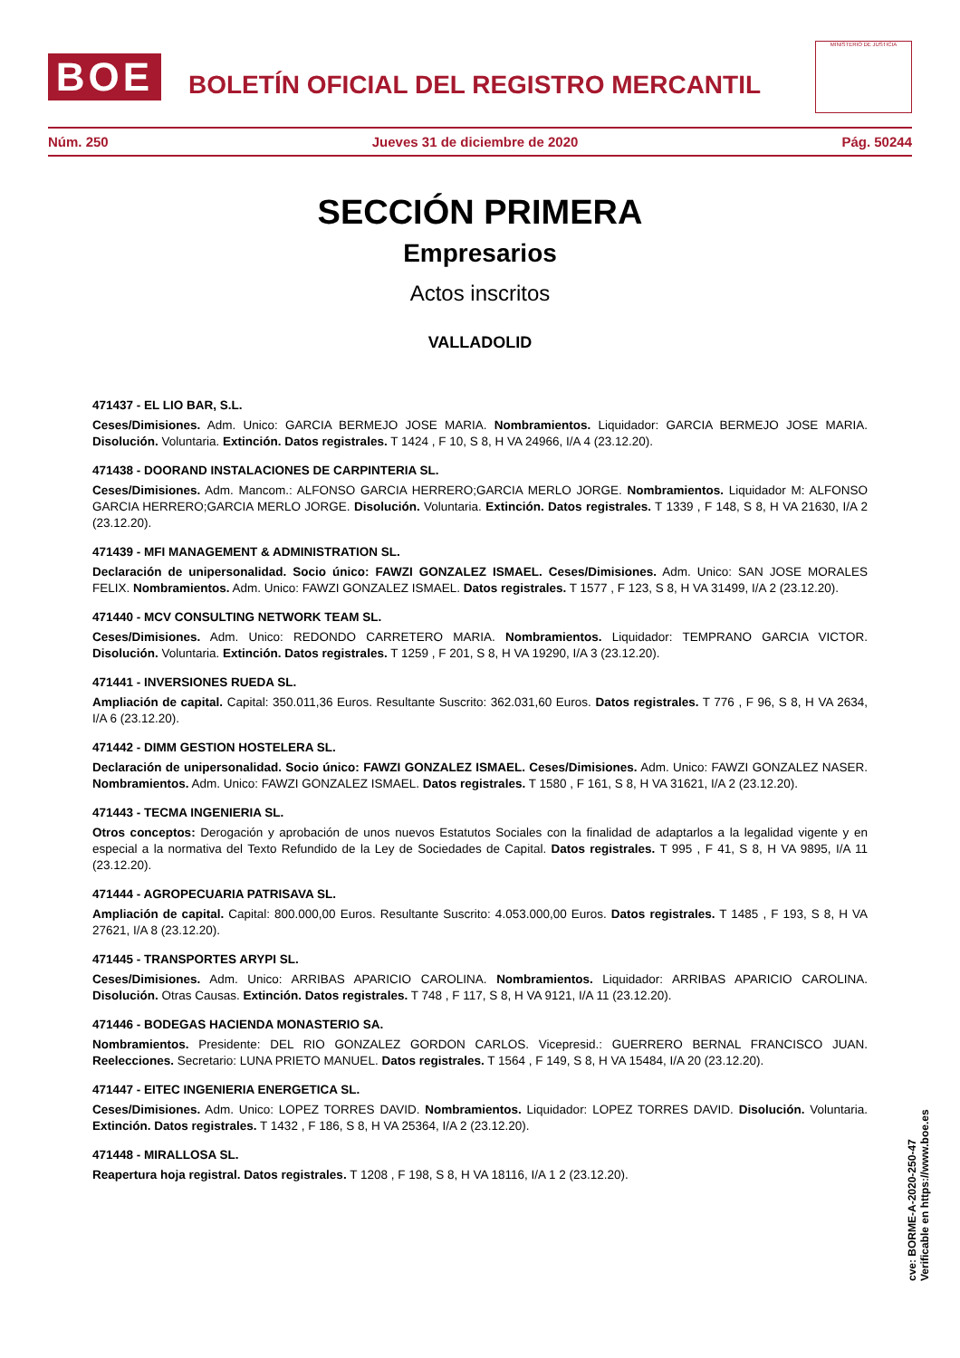BOE
BOLETÍN OFICIAL DEL REGISTRO MERCANTIL
MINISTERIO DE JUSTICIA
Núm. 250 Jueves 31 de diciembre de 2020 Pág. 50244
SECCIÓN PRIMERA
Empresarios
Actos inscritos
VALLADOLID
471437 - EL LIO BAR, S.L.
Ceses/Dimisiones. Adm. Unico: GARCIA BERMEJO JOSE MARIA. Nombramientos. Liquidador: GARCIA BERMEJO JOSE MARIA. Disolución. Voluntaria. Extinción. Datos registrales. T 1424 , F 10, S 8, H VA 24966, I/A 4 (23.12.20).
471438 - DOORAND INSTALACIONES DE CARPINTERIA SL.
Ceses/Dimisiones. Adm. Mancom.: ALFONSO GARCIA HERRERO;GARCIA MERLO JORGE. Nombramientos. Liquidador M: ALFONSO GARCIA HERRERO;GARCIA MERLO JORGE. Disolución. Voluntaria. Extinción. Datos registrales. T 1339 , F 148, S 8, H VA 21630, I/A 2 (23.12.20).
471439 - MFI MANAGEMENT & ADMINISTRATION SL.
Declaración de unipersonalidad. Socio único: FAWZI GONZALEZ ISMAEL. Ceses/Dimisiones. Adm. Unico: SAN JOSE MORALES FELIX. Nombramientos. Adm. Unico: FAWZI GONZALEZ ISMAEL. Datos registrales. T 1577 , F 123, S 8, H VA 31499, I/A 2 (23.12.20).
471440 - MCV CONSULTING NETWORK TEAM SL.
Ceses/Dimisiones. Adm. Unico: REDONDO CARRETERO MARIA. Nombramientos. Liquidador: TEMPRANO GARCIA VICTOR. Disolución. Voluntaria. Extinción. Datos registrales. T 1259 , F 201, S 8, H VA 19290, I/A 3 (23.12.20).
471441 - INVERSIONES RUEDA SL.
Ampliación de capital. Capital: 350.011,36 Euros. Resultante Suscrito: 362.031,60 Euros. Datos registrales. T 776 , F 96, S 8, H VA 2634, I/A 6 (23.12.20).
471442 - DIMM GESTION HOSTELERA SL.
Declaración de unipersonalidad. Socio único: FAWZI GONZALEZ ISMAEL. Ceses/Dimisiones. Adm. Unico: FAWZI GONZALEZ NASER. Nombramientos. Adm. Unico: FAWZI GONZALEZ ISMAEL. Datos registrales. T 1580 , F 161, S 8, H VA 31621, I/A 2 (23.12.20).
471443 - TECMA INGENIERIA SL.
Otros conceptos: Derogación y aprobación de unos nuevos Estatutos Sociales con la finalidad de adaptarlos a la legalidad vigente y en especial a la normativa del Texto Refundido de la Ley de Sociedades de Capital. Datos registrales. T 995 , F 41, S 8, H VA 9895, I/A 11 (23.12.20).
471444 - AGROPECUARIA PATRISAVA SL.
Ampliación de capital. Capital: 800.000,00 Euros. Resultante Suscrito: 4.053.000,00 Euros. Datos registrales. T 1485 , F 193, S 8, H VA 27621, I/A 8 (23.12.20).
471445 - TRANSPORTES ARYPI SL.
Ceses/Dimisiones. Adm. Unico: ARRIBAS APARICIO CAROLINA. Nombramientos. Liquidador: ARRIBAS APARICIO CAROLINA. Disolución. Otras Causas. Extinción. Datos registrales. T 748 , F 117, S 8, H VA 9121, I/A 11 (23.12.20).
471446 - BODEGAS HACIENDA MONASTERIO SA.
Nombramientos. Presidente: DEL RIO GONZALEZ GORDON CARLOS. Vicepresid.: GUERRERO BERNAL FRANCISCO JUAN. Reelecciones. Secretario: LUNA PRIETO MANUEL. Datos registrales. T 1564 , F 149, S 8, H VA 15484, I/A 20 (23.12.20).
471447 - EITEC INGENIERIA ENERGETICA SL.
Ceses/Dimisiones. Adm. Unico: LOPEZ TORRES DAVID. Nombramientos. Liquidador: LOPEZ TORRES DAVID. Disolución. Voluntaria. Extinción. Datos registrales. T 1432 , F 186, S 8, H VA 25364, I/A 2 (23.12.20).
471448 - MIRALLOSA SL.
Reapertura hoja registral. Datos registrales. T 1208 , F 198, S 8, H VA 18116, I/A 1 2 (23.12.20).
cve: BORME-A-2020-250-47
Verificable en https://www.boe.es